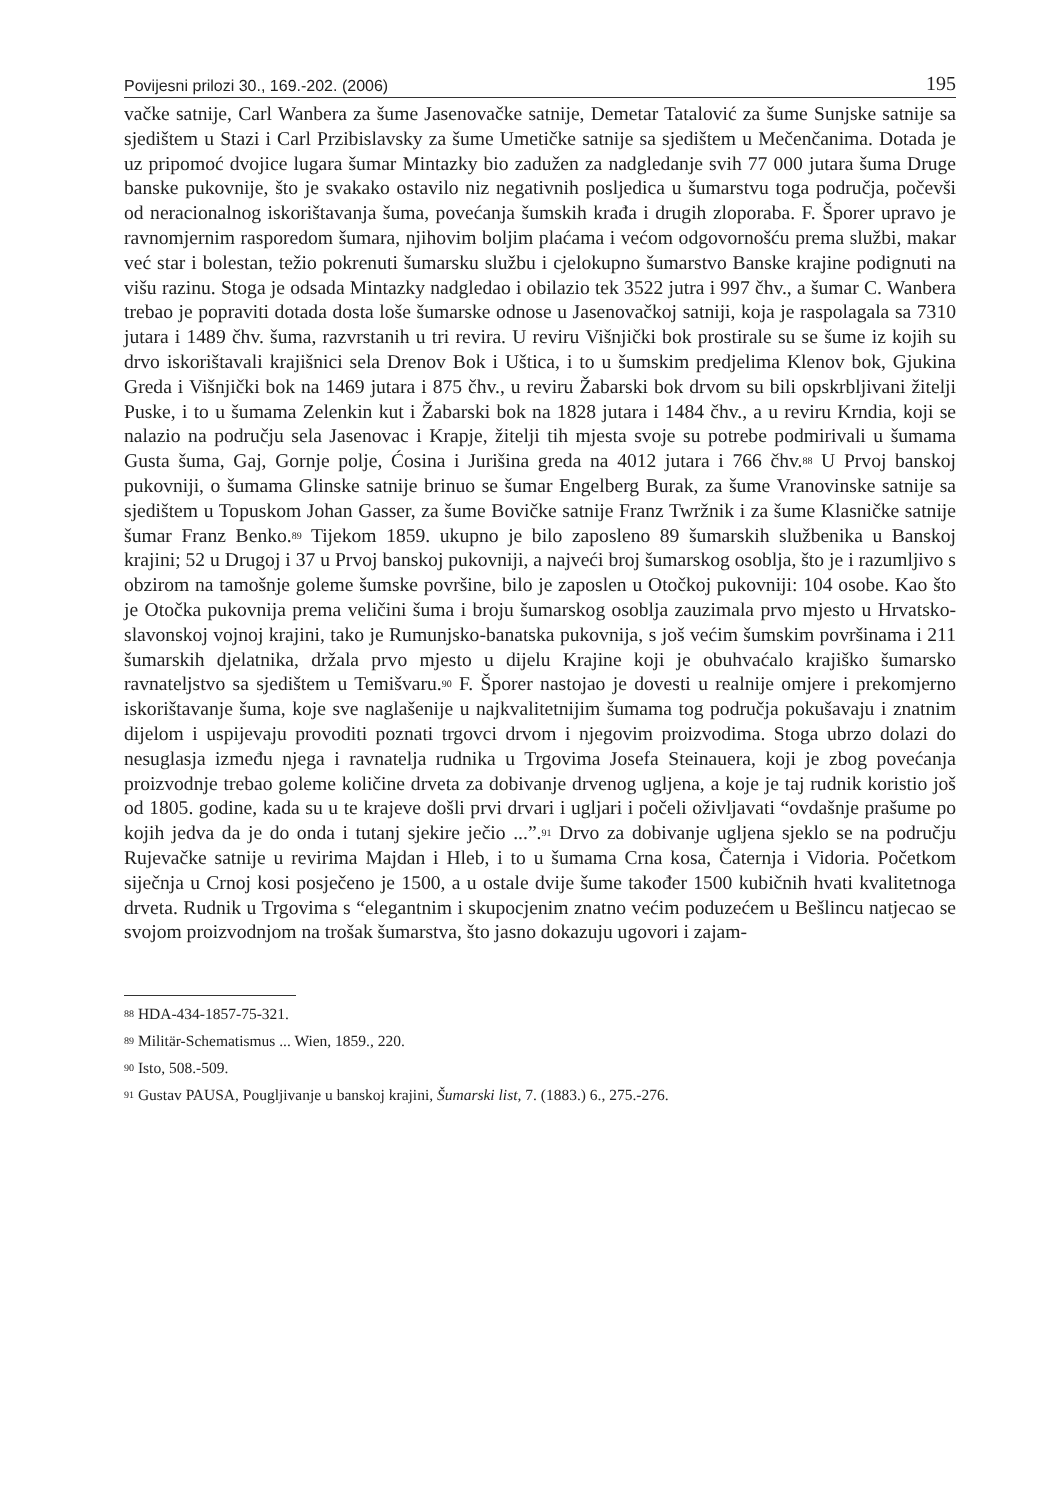Povijesni prilozi 30., 169.-202. (2006) 195
vačke satnije, Carl Wanbera za šume Jasenovačke satnije, Demetar Tatalović za šume Sunjske satnije sa sjedištem u Stazi i Carl Przibislavsky za šume Umetičke satnije sa sjedištem u Mečenčanima. Dotada je uz pripomoć dvojice lugara šumar Mintazky bio zadužen za nadgledanje svih 77 000 jutara šuma Druge banske pukovnije, što je svakako ostavilo niz negativnih posljedica u šumarstvu toga područja, počevši od neracionalnog iskorištavanja šuma, povećanja šumskih krađa i drugih zloporaba. F. Šporer upravo je ravnomjernim rasporedom šumara, njihovim boljim plaćama i većom odgovornošću prema službi, makar već star i bolestan, težio pokrenuti šumarsku službu i cjelokupno šumarstvo Banske krajine podignuti na višu razinu. Stoga je odsada Mintazky nadgledao i obilazio tek 3522 jutra i 997 čhv., a šumar C. Wanbera trebao je popraviti dotada dosta loše šumarske odnose u Jasenovačkoj satniji, koja je raspolagala sa 7310 jutara i 1489 čhv. šuma, razvrstanih u tri revira. U reviru Višnjički bok prostirale su se šume iz kojih su drvo iskorištavali krajišnici sela Drenov Bok i Uštica, i to u šumskim predjelima Klenov bok, Gjukina Greda i Višnjički bok na 1469 jutara i 875 čhv., u reviru Žabarski bok drvom su bili opskrbljivani žitelji Puske, i to u šumama Zelenkin kut i Žabarski bok na 1828 jutara i 1484 čhv., a u reviru Krndia, koji se nalazio na području sela Jasenovac i Krapje, žitelji tih mjesta svoje su potrebe podmirivali u šumama Gusta šuma, Gaj, Gornje polje, Ćosina i Jurišina greda na 4012 jutara i 766 čhv.<sup>88</sup> U Prvoj banskoj pukovniji, o šumama Glinske satnije brinuo se šumar Engelberg Burak, za šume Vranovinske satnije sa sjedištem u Topuskom Johan Gasser, za šume Bovičke satnije Franz Twržnik i za šume Klasničke satnije šumar Franz Benko.<sup>89</sup> Tijekom 1859. ukupno je bilo zaposleno 89 šumarskih službenika u Banskoj krajini; 52 u Drugoj i 37 u Prvoj banskoj pukovniji, a najveći broj šumarskog osoblja, što je i razumljivo s obzirom na tamošnje goleme šumske površine, bilo je zaposlen u Otočkoj pukovniji: 104 osobe. Kao što je Otočka pukovnija prema veličini šuma i broju šumarskog osoblja zauzimala prvo mjesto u Hrvatsko-slavonskoj vojnoj krajini, tako je Rumunjsko-banatska pukovnija, s još većim šumskim površinama i 211 šumarskih djelatnika, držala prvo mjesto u dijelu Krajine koji je obuhvaćalo krajiško šumarsko ravnateljstvo sa sjedištem u Temišvaru.<sup>90</sup> F. Šporer nastojao je dovesti u realnije omjere i prekomjerno iskorištavanje šuma, koje sve naglašenije u najkvalitetnijim šumama tog područja pokušavaju i znatnim dijelom i uspijevaju provoditi poznati trgovci drvom i njegovim proizvodima. Stoga ubrzo dolazi do nesuglasja između njega i ravnatelja rudnika u Trgovima Josefa Steinauera, koji je zbog povećanja proizvodnje trebao goleme količine drveta za dobivanje drvenog ugljena, a koje je taj rudnik koristio još od 1805. godine, kada su u te krajeve došli prvi drvari i ugljari i počeli oživljavati “ovdašnje prašume po kojih jedva da je do onda i tutanj sjekire ječio ...”.<sup>91</sup> Drvo za dobivanje ugljena sjeklo se na području Rujevačke satnije u revirima Majdan i Hleb, i to u šumama Crna kosa, Čaternja i Vidoria. Početkom siječnja u Crnoj kosi posječeno je 1500, a u ostale dvije šume također 1500 kubičnih hvati kvalitetnoga drveta. Rudnik u Trgovima s “elegantnim i skupocjenim znatno većim poduzećem u Bešlincu natjecao se svojom proizvodnjom na trošak šumarstva, što jasno dokazuju ugovori i zajam-
<sup>88</sup> HDA-434-1857-75-321.
<sup>89</sup> Militär-Schematismus ... Wien, 1859., 220.
<sup>90</sup> Isto, 508.-509.
<sup>91</sup> Gustav PAUSA, Pougljivanje u banskoj krajini, Šumarski list, 7. (1883.) 6., 275.-276.